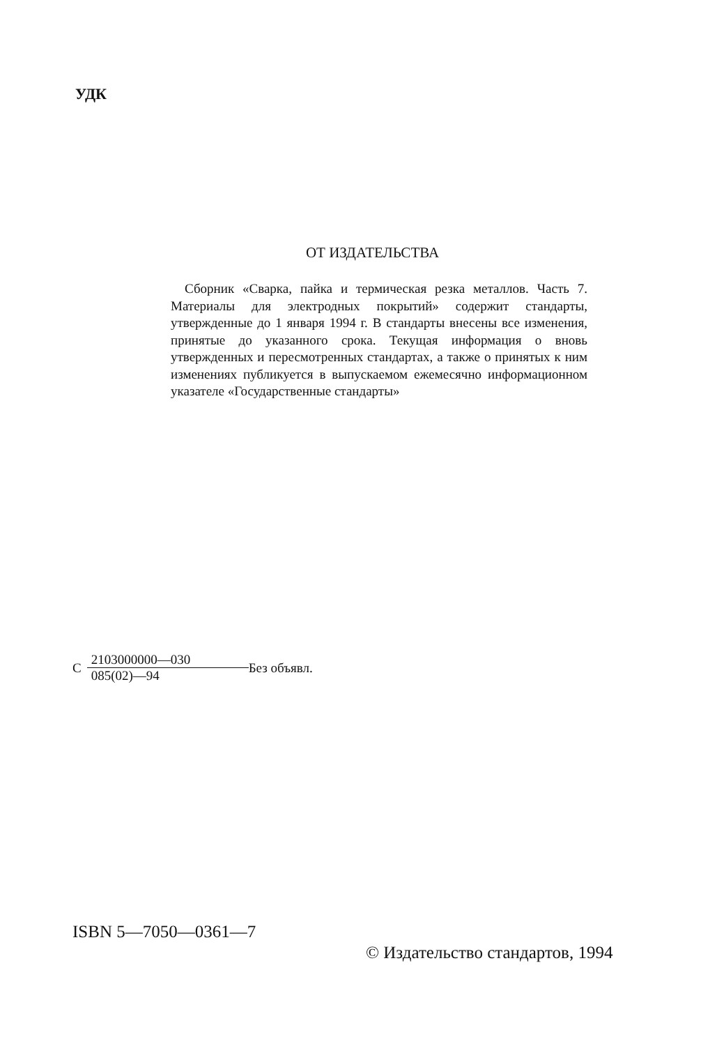УДК
ОТ ИЗДАТЕЛЬСТВА
Сборник «Сварка, пайка и термическая резка металлов. Часть 7. Материалы для электродных покрытий» содержит стандарты, утвержденные до 1 января 1994 г. В стандарты внесены все изменения, принятые до указанного срока. Текущая информация о вновь утвержденных и пересмотренных стандартах, а также о принятых к ним изменениях публикуется в выпускаемом ежемесячно информационном указателе «Государственные стандарты»
С 2103000000—030 085(02)—94 Без объявл.
ISBN 5—7050—0361—7
© Издательство стандартов, 1994